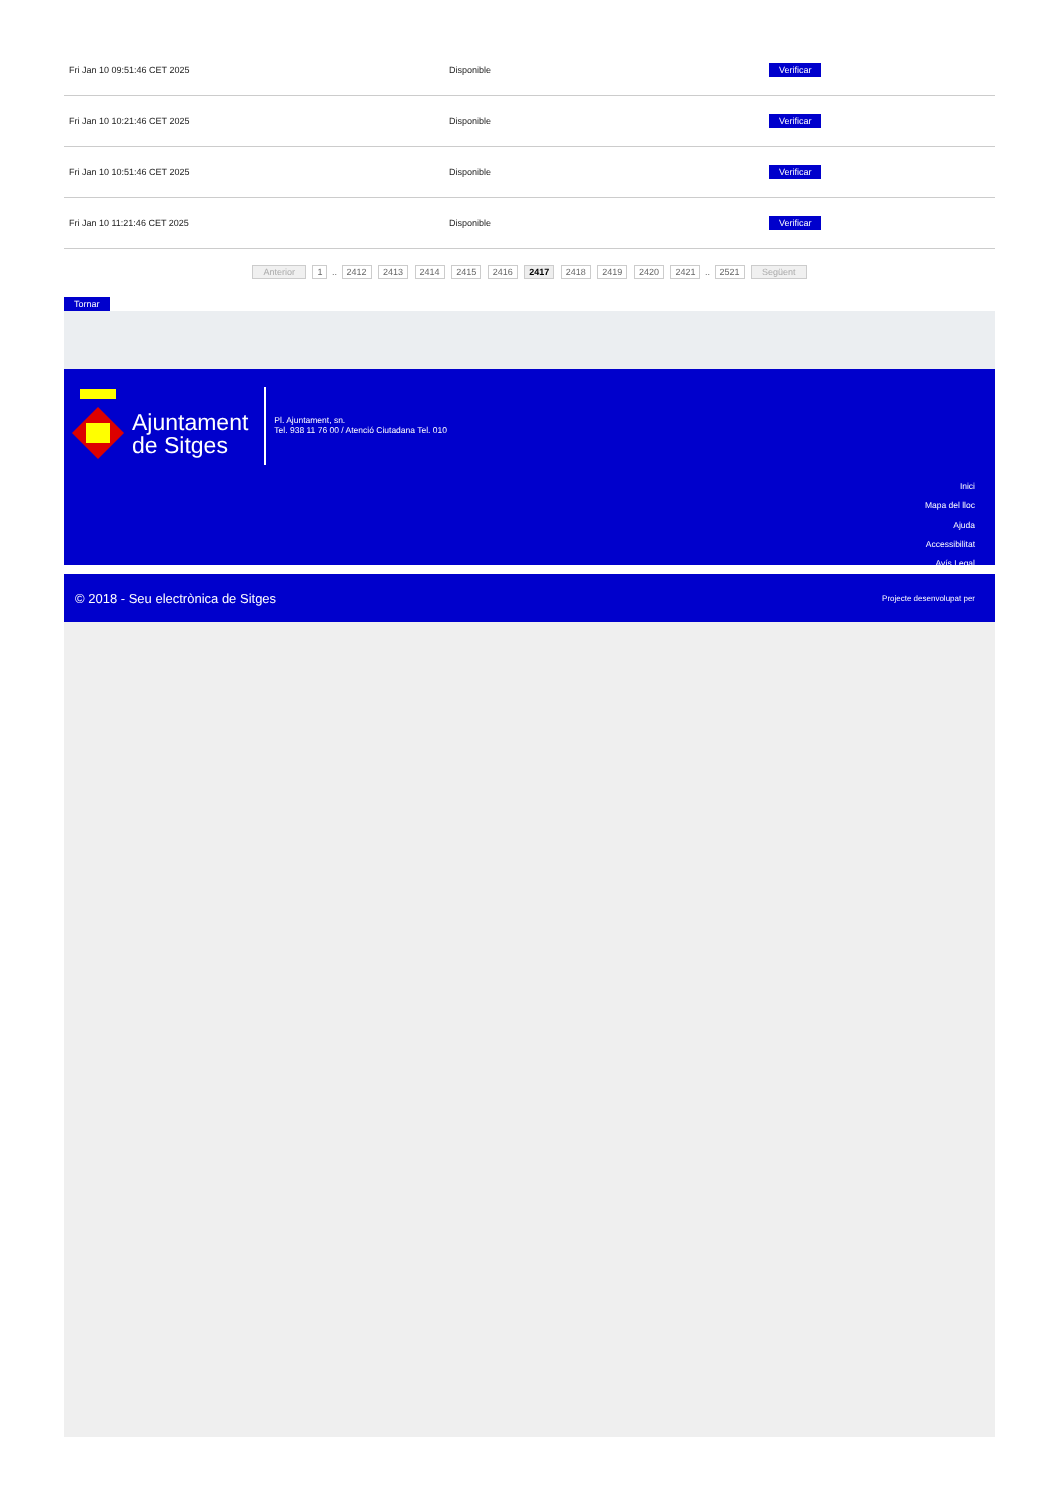| Fri Jan 10 09:51:46 CET 2025 | Disponible | Verificar |
| Fri Jan 10 10:21:46 CET 2025 | Disponible | Verificar |
| Fri Jan 10 10:51:46 CET 2025 | Disponible | Verificar |
| Fri Jan 10 11:21:46 CET 2025 | Disponible | Verificar |
Anterior 1 .. 2412 2413 2414 2415 2416 2417 2418 2419 2420 2421 .. 2521 Següent
Tornar
Ajuntament
de Sitges
Pl. Ajuntament, sn.
Tel. 938 11 76 00 / Atenció Ciutadana Tel. 010
Inici
Mapa del lloc
Ajuda
Accessibilitat
Avís Legal
© 2018 - Seu electrònica de Sitges Projecte desenvolupat per